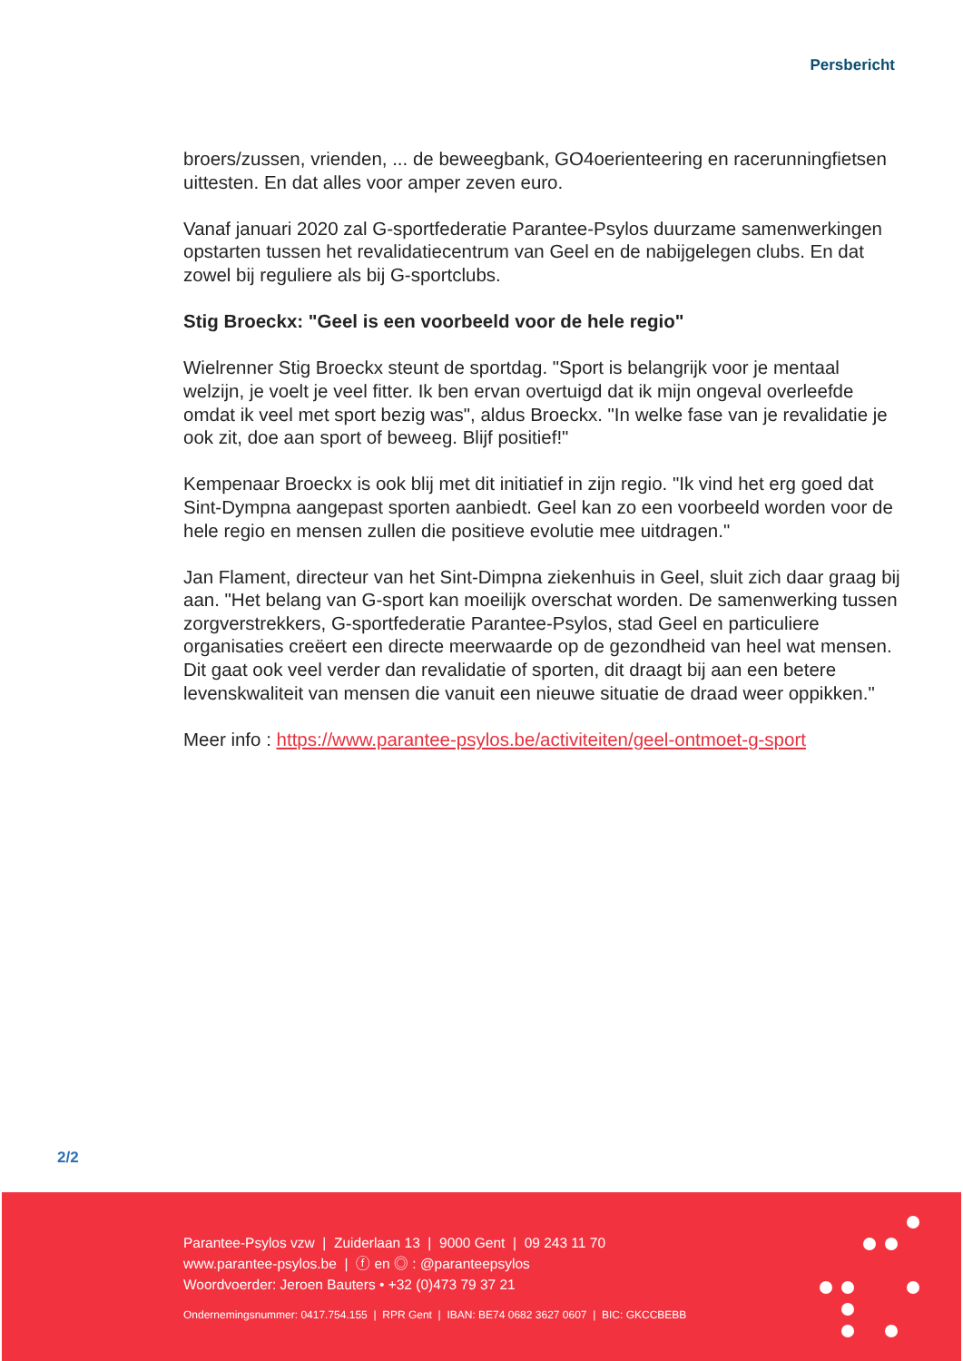Persbericht
broers/zussen, vrienden, ... de beweegbank, GO4oerienteering en racerunningfietsen uittesten. En dat alles voor amper zeven euro.
Vanaf januari 2020 zal G-sportfederatie Parantee-Psylos duurzame samenwerkingen opstarten tussen het revalidatiecentrum van Geel en de nabijgelegen clubs. En dat zowel bij reguliere als bij G-sportclubs.
Stig Broeckx: "Geel is een voorbeeld voor de hele regio"
Wielrenner Stig Broeckx steunt de sportdag. "Sport is belangrijk voor je mentaal welzijn, je voelt je veel fitter. Ik ben ervan overtuigd dat ik mijn ongeval overleefde omdat ik veel met sport bezig was", aldus Broeckx. "In welke fase van je revalidatie je ook zit, doe aan sport of beweeg. Blijf positief!"
Kempenaar Broeckx is ook blij met dit initiatief in zijn regio. "Ik vind het erg goed dat Sint-Dympna aangepast sporten aanbiedt. Geel kan zo een voorbeeld worden voor de hele regio en mensen zullen die positieve evolutie mee uitdragen."
Jan Flament, directeur van het Sint-Dimpna ziekenhuis in Geel, sluit zich daar graag bij aan. "Het belang van G-sport kan moeilijk overschat worden. De samenwerking tussen zorgverstrekkers, G-sportfederatie Parantee-Psylos, stad Geel en particuliere organisaties creëert een directe meerwaarde op de gezondheid van heel wat mensen. Dit gaat ook veel verder dan revalidatie of sporten, dit draagt bij aan een betere levenskwaliteit van mensen die vanuit een nieuwe situatie de draad weer oppikken."
Meer info : https://www.parantee-psylos.be/activiteiten/geel-ontmoet-g-sport
2/2
Parantee-Psylos vzw | Zuiderlaan 13 | 9000 Gent | 09 243 11 70
www.parantee-psylos.be | ⓕ en ◎ : @paranteepsylos
Woordvoerder: Jeroen Bauters • +32 (0)473 79 37 21
Ondernemingsnummer: 0417.754.155 | RPR Gent | IBAN: BE74 0682 3627 0607 | BIC: GKCCBEBB